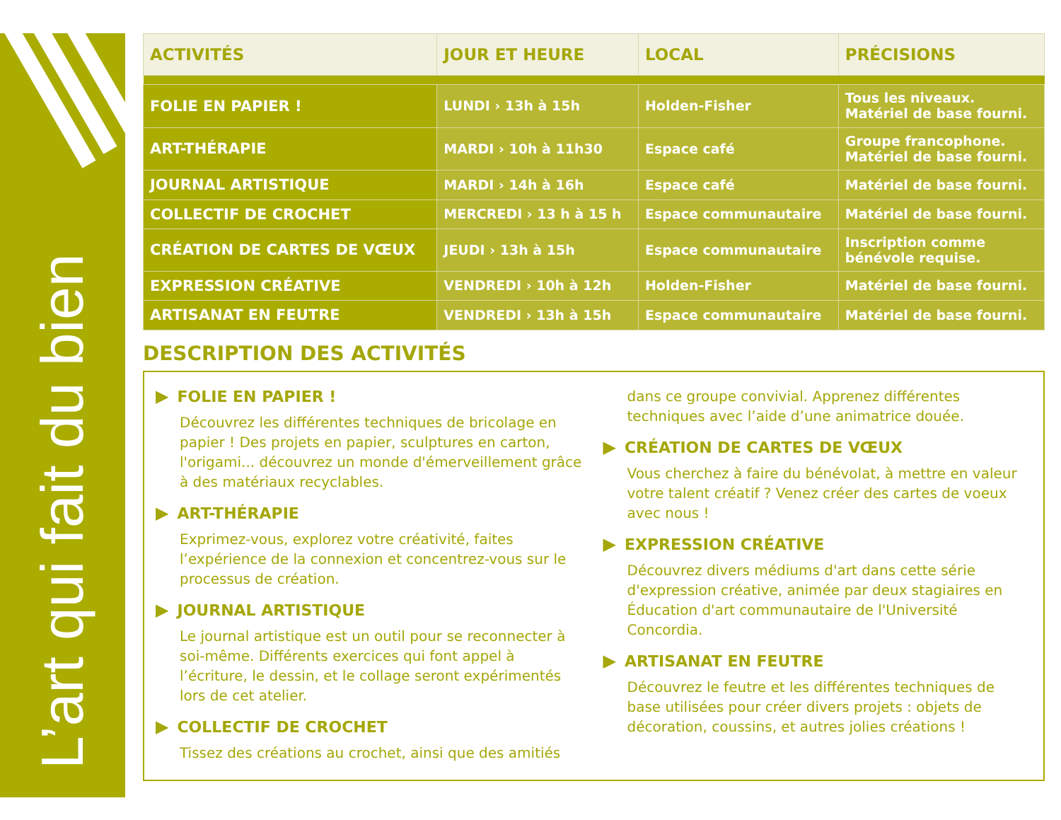L’art qui fait du bien
| ACTIVITÉS | JOUR ET HEURE | LOCAL | PRÉCISIONS |
| --- | --- | --- | --- |
| FOLIE EN PAPIER ! | LUNDI › 13h à 15h | Holden-Fisher | Tous les niveaux. Matériel de base fourni. |
| ART-THÉRAPIE | MARDI › 10h à 11h30 | Espace café | Groupe francophone. Matériel de base fourni. |
| JOURNAL ARTISTIQUE | MARDI › 14h à 16h | Espace café | Matériel de base fourni. |
| COLLECTIF DE CROCHET | MERCREDI › 13 h à 15 h | Espace communautaire | Matériel de base fourni. |
| CRÉATION DE CARTES DE VŒUX | JEUDI › 13h à 15h | Espace communautaire | Inscription comme bénévole requise. |
| EXPRESSION CRÉATIVE | VENDREDI › 10h à 12h | Holden-Fisher | Matériel de base fourni. |
| ARTISANAT EN FEUTRE | VENDREDI › 13h à 15h | Espace communautaire | Matériel de base fourni. |
DESCRIPTION DES ACTIVITÉS
▶ FOLIE EN PAPIER !
Découvrez les différentes techniques de bricolage en papier ! Des projets en papier, sculptures en carton, l'origami... découvrez un monde d'émerveillement grâce à des matériaux recyclables.
▶ ART-THÉRAPIE
Exprimez-vous, explorez votre créativité, faites l’expérience de la connexion et concentrez-vous sur le processus de création.
▶ JOURNAL ARTISTIQUE
Le journal artistique est un outil pour se reconnecter à soi-même. Différents exercices qui font appel à l’écriture, le dessin, et le collage seront expérimentés lors de cet atelier.
▶ COLLECTIF DE CROCHET
Tissez des créations au crochet, ainsi que des amitiés
dans ce groupe convivial. Apprenez différentes techniques avec l’aide d’une animatrice douée.
▶ CRÉATION DE CARTES DE VŒUX
Vous cherchez à faire du bénévolat, à mettre en valeur votre talent créatif ? Venez créer des cartes de voeux avec nous !
▶ EXPRESSION CRÉATIVE
Découvrez divers médiums d'art dans cette série d'expression créative, animée par deux stagiaires en Éducation d'art communautaire de l'Université Concordia.
▶ ARTISANAT EN FEUTRE
Découvrez le feutre et les différentes techniques de base utilisées pour créer divers projets : objets de décoration, coussins, et autres jolies créations !